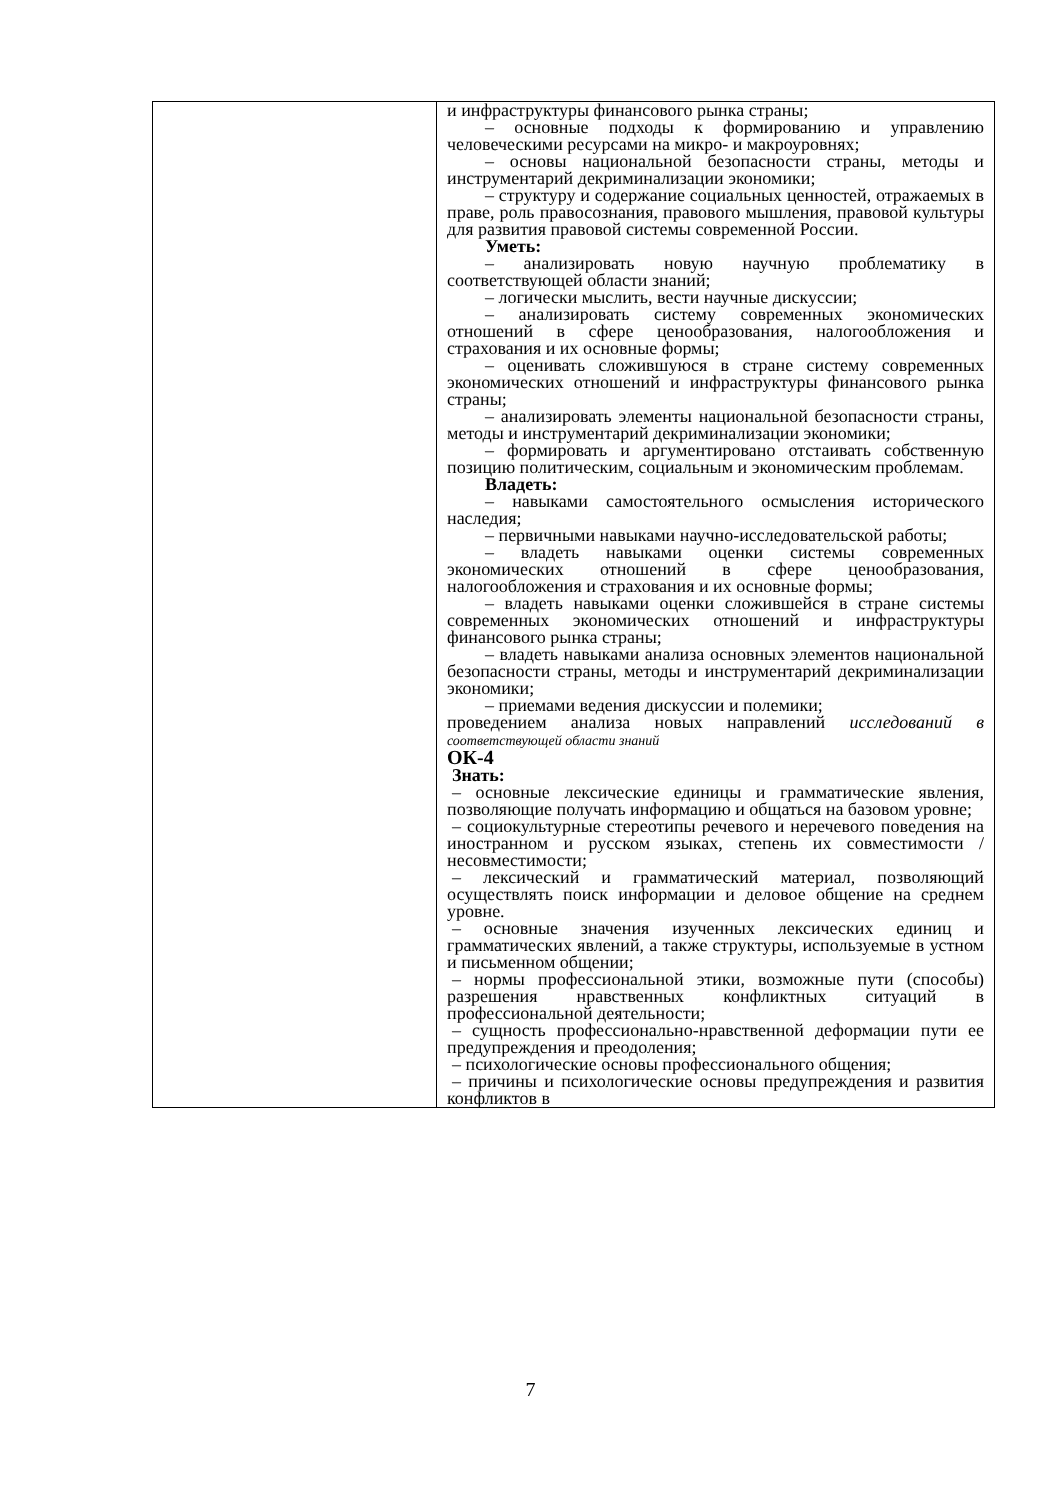| | и инфраструктуры финансового рынка страны; – основные подходы к формированию и управлению человеческими ресурсами на микро- и макроуровнях; – основы национальной безопасности страны, методы и инструментарий декриминализации экономики; – структуру и содержание социальных ценностей, отражаемых в праве, роль правосознания, правового мышления, правовой культуры для развития правовой системы современной России. Уметь: – анализировать новую научную проблематику в соответствующей области знаний; – логически мыслить, вести научные дискуссии; – анализировать систему современных экономических отношений в сфере ценообразования, налогообложения и страхования и их основные формы; – оценивать сложившуюся в стране систему современных экономических отношений и инфраструктуры финансового рынка страны; – анализировать элементы национальной безопасности страны, методы и инструментарий декриминализации экономики; – формировать и аргументировано отстаивать собственную позицию политическим, социальным и экономическим проблемам. Владеть: – навыками самостоятельного осмысления исторического наследия; – первичными навыками научно-исследовательской работы; – владеть навыками оценки системы современных экономических отношений в сфере ценообразования, налогообложения и страхования и их основные формы; – владеть навыками оценки сложившейся в стране системы современных экономических отношений и инфраструктуры финансового рынка страны; – владеть навыками анализа основных элементов национальной безопасности страны, методы и инструментарий декриминализации экономики; – приемами ведения дискуссии и полемики; проведением анализа новых направлений исследований в соответствующей области знаний ОК-4 Знать: – основные лексические единицы и грамматические явления, позволяющие получать информацию и общаться на базовом уровне; – социокультурные стереотипы речевого и неречевого поведения на иностранном и русском языках, степень их совместимости / несовместимости; – лексический и грамматический материал, позволяющий осуществлять поиск информации и деловое общение на среднем уровне. – основные значения изученных лексических единиц и грамматических явлений, а также структуры, используемые в устном и письменном общении; – нормы профессиональной этики, возможные пути (способы) разрешения нравственных конфликтных ситуаций в профессиональной деятельности; – сущность профессионально-нравственной деформации пути ее предупреждения и преодоления; – психологические основы профессионального общения; – причины и психологические основы предупреждения и развития конфликтов в |
7